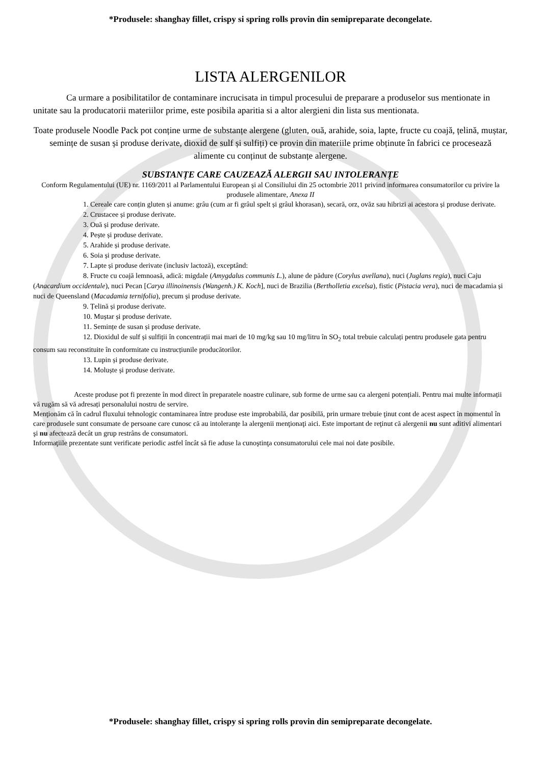*Produsele: shanghay fillet, crispy si spring rolls provin din semipreparate decongelate.
LISTA ALERGENILOR
Ca urmare a posibilitatilor de contaminare incrucisata in timpul procesului de preparare a produselor sus mentionate in unitate sau la producatorii materiilor prime, este posibila aparitia si a altor alergieni din lista sus mentionata.
Toate produsele Noodle Pack pot conține urme de substanțe alergene (gluten, ouă, arahide, soia, lapte, fructe cu coajă, țelină, muștar, semințe de susan și produse derivate, dioxid de sulf și sulfiți) ce provin din materiile prime obținute în fabrici ce procesează alimente cu conținut de substanțe alergene.
SUBSTANȚE CARE CAUZEAZĂ ALERGII SAU INTOLERANȚE
Conform Regulamentului (UE) nr. 1169/2011 al Parlamentului European și al Consiliului din 25 octombrie 2011 privind informarea consumatorilor cu privire la produsele alimentare, Anexa II
1. Cereale care conțin gluten și anume: grâu (cum ar fi grâul spelt și grâul khorasan), secară, orz, ovăz sau hibrizi ai acestora și produse derivate.
2. Crustacee și produse derivate.
3. Ouă și produse derivate.
4. Pește și produse derivate.
5. Arahide și produse derivate.
6. Soia și produse derivate.
7. Lapte și produse derivate (inclusiv lactoză), exceptând:
8. Fructe cu coajă lemnoasă, adică: migdale (Amygdalus communis L.), alune de pădure (Corylus avellana), nuci (Juglans regia), nuci Caju (Anacardium occidentale), nuci Pecan [Carya illinoinensis (Wangenh.) K. Koch], nuci de Brazilia (Bertholletia excelsa), fistic (Pistacia vera), nuci de macadamia și nuci de Queensland (Macadamia ternifolia), precum și produse derivate.
9. Țelină și produse derivate.
10. Muștar și produse derivate.
11. Semințe de susan și produse derivate.
12. Dioxidul de sulf și sulfiții în concentrații mai mari de 10 mg/kg sau 10 mg/litru în SO<sub>2</sub> total trebuie calculați pentru produsele gata pentru consum sau reconstituite în conformitate cu instrucțiunile producătorilor.
13. Lupin și produse derivate.
14. Moluște și produse derivate.
Aceste produse pot fi prezente în mod direct în preparatele noastre culinare, sub forme de urme sau ca alergeni potențiali. Pentru mai multe informații vă rugăm să vă adresați personalului nostru de servire.
Menţionăm că în cadrul fluxului tehnologic contaminarea între produse este improbabilă, dar posibilă, prin urmare trebuie ţinut cont de acest aspect în momentul în care produsele sunt consumate de persoane care cunosc că au intoleranţe la alergenii menţionaţi aici. Este important de reţinut că alergenii nu sunt aditivi alimentari şi nu afectează decât un grup restrâns de consumatori.
Informaţiile prezentate sunt verificate periodic astfel încât să fie aduse la cunoştinţa consumatorului cele mai noi date posibile.
*Produsele: shanghay fillet, crispy si spring rolls provin din semipreparate decongelate.